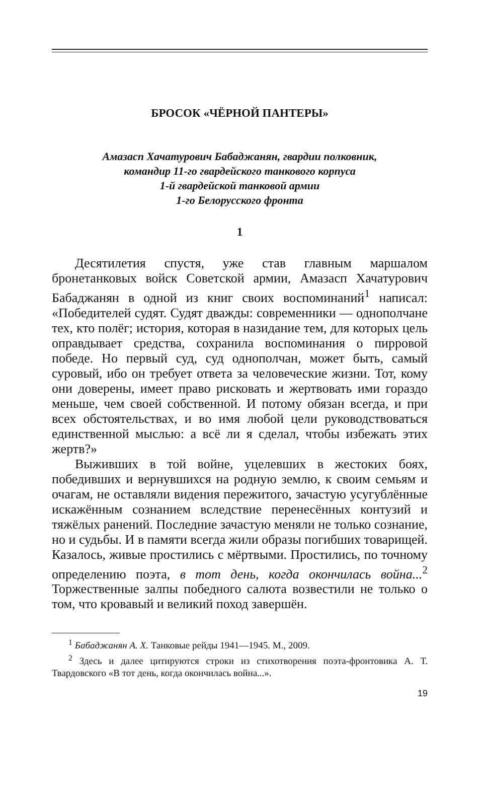БРОСОК «ЧЁРНОЙ ПАНТЕРЫ»
Амазасп Хачатурович Бабаджанян, гвардии полковник,
командир 11-го гвардейского танкового корпуса
1-й гвардейской танковой армии
1-го Белорусского фронта
1
Десятилетия спустя, уже став главным маршалом бронетанковых войск Советской армии, Амазасп Хачатурович Бабаджанян в одной из книг своих воспоминаний<sup>1</sup> написал: «Победителей судят. Судят дважды: современники — однополчане тех, кто полёг; история, которая в назидание тем, для которых цель оправдывает средства, сохранила воспоминания о пирровой победе. Но первый суд, суд однополчан, может быть, самый суровый, ибо он требует ответа за человеческие жизни. Тот, кому они доверены, имеет право рисковать и жертвовать ими гораздо меньше, чем своей собственной. И потому обязан всегда, и при всех обстоятельствах, и во имя любой цели руководствоваться единственной мыслью: а всё ли я сделал, чтобы избежать этих жертв?»
Выживших в той войне, уцелевших в жестоких боях, победивших и вернувшихся на родную землю, к своим семьям и очагам, не оставляли видения пережитого, зачастую усугублённые искажённым сознанием вследствие перенесённых контузий и тяжёлых ранений. Последние зачастую меняли не только сознание, но и судьбы. И в памяти всегда жили образы погибших товарищей. Казалось, живые простились с мёртвыми. Простились, по точному определению поэта, в тот день, когда окончилась война...<sup>2</sup> Торжественные залпы победного салюта возвестили не только о том, что кровавый и великий поход завершён.
<sup>1</sup> Бабаджанян А. Х. Танковые рейды 1941—1945. М., 2009.
<sup>2</sup> Здесь и далее цитируются строки из стихотворения поэта-фронтовика А. Т. Твардовского «В тот день, когда окончилась война...».
19